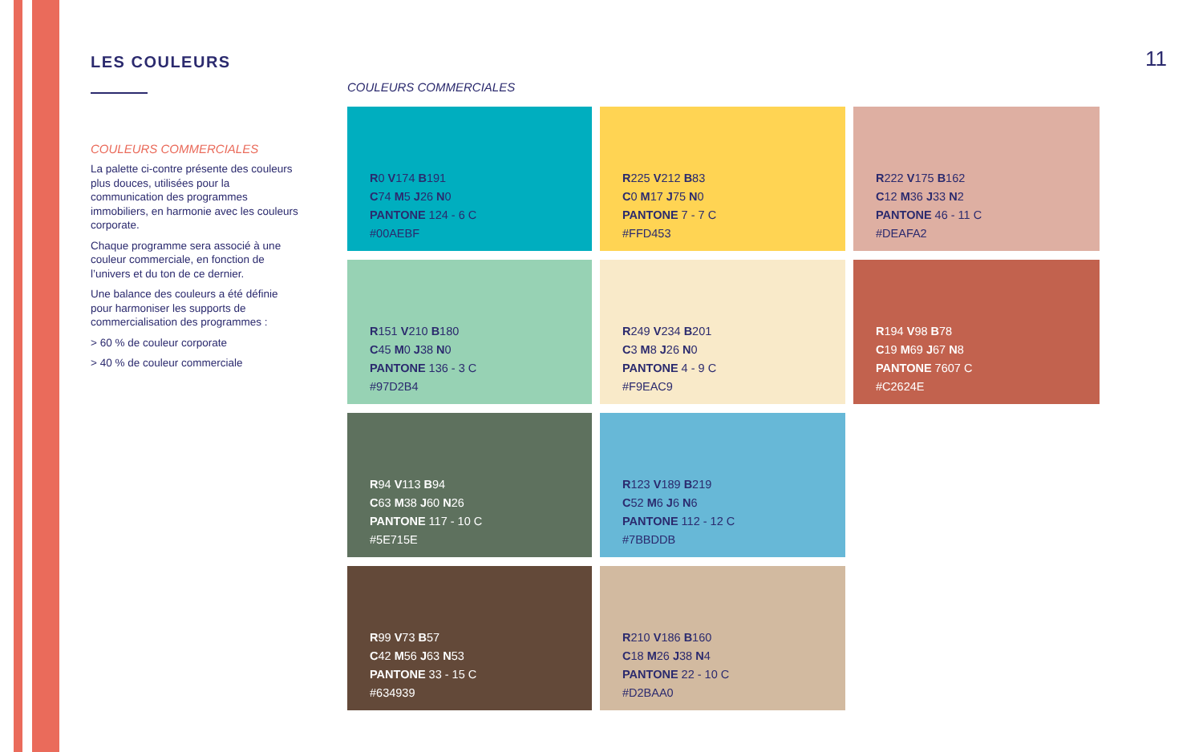11
LES COULEURS
COULEURS COMMERCIALES
La palette ci-contre présente des couleurs plus douces, utilisées pour la communication des programmes immobiliers, en harmonie avec les couleurs corporate.
Chaque programme sera associé à une couleur commerciale, en fonction de l’univers et du ton de ce dernier.
Une balance des couleurs a été définie pour harmoniser les supports de commercialisation des programmes :
> 60 % de couleur corporate
> 40 % de couleur commerciale
COULEURS COMMERCIALES
R0 V174 B191
C74 M5 J26 N0
PANTONE 124 - 6 C
#00AEBF
R225 V212 B83
C0 M17 J75 N0
PANTONE 7 - 7 C
#FFD453
R222 V175 B162
C12 M36 J33 N2
PANTONE 46 - 11 C
#DEAFA2
R151 V210 B180
C45 M0 J38 N0
PANTONE 136 - 3 C
#97D2B4
R249 V234 B201
C3 M8 J26 N0
PANTONE 4 - 9 C
#F9EAC9
R194 V98 B78
C19 M69 J67 N8
PANTONE 7607 C
#C2624E
R94 V113 B94
C63 M38 J60 N26
PANTONE 117 - 10 C
#5E715E
R123 V189 B219
C52 M6 J6 N6
PANTONE 112 - 12 C
#7BBDDB
R99 V73 B57
C42 M56 J63 N53
PANTONE 33 - 15 C
#634939
R210 V186 B160
C18 M26 J38 N4
PANTONE 22 - 10 C
#D2BAA0